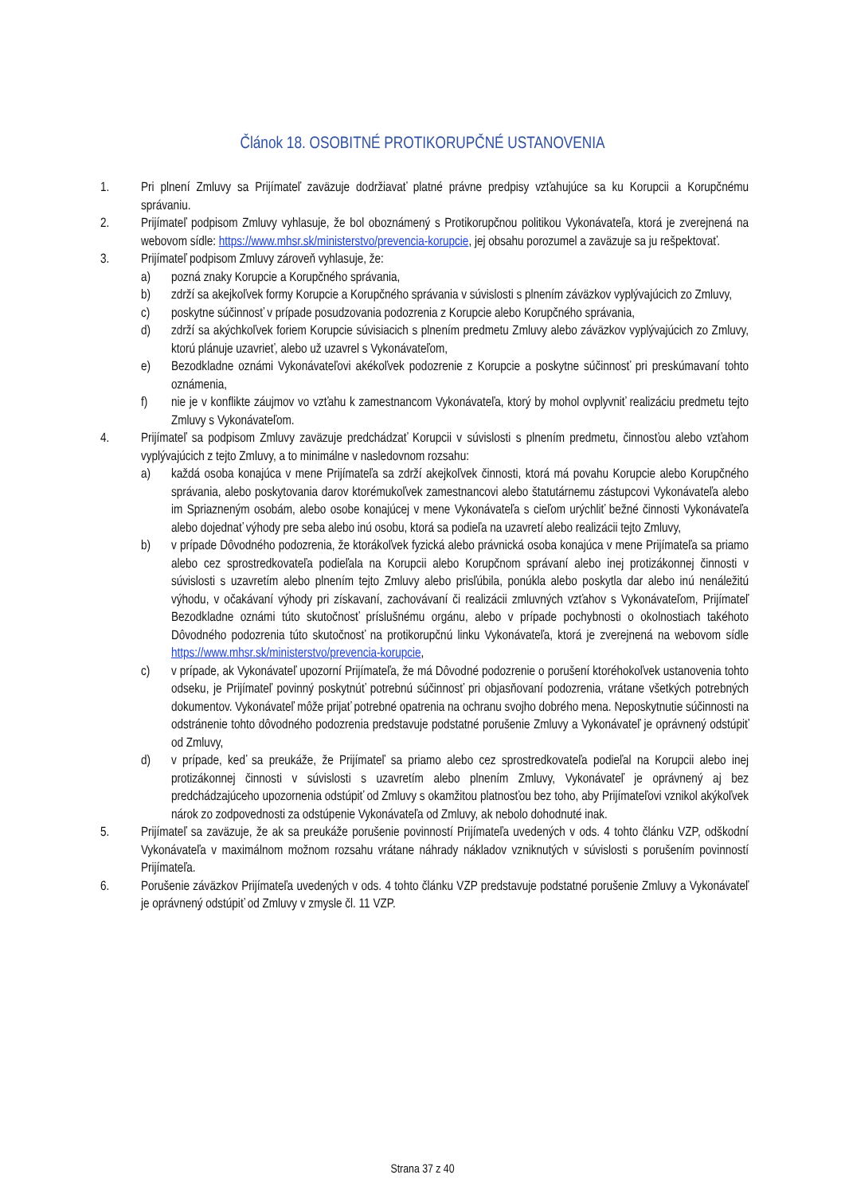Článok 18. OSOBITNÉ PROTIKORUPČNÉ USTANOVENIA
1. Pri plnení Zmluvy sa Prijímateľ zaväzuje dodržiavať platné právne predpisy vzťahujúce sa ku Korupcii a Korupčnému správaniu.
2. Prijímateľ podpisom Zmluvy vyhlasuje, že bol oboznámený s Protikorupčnou politikou Vykonávateľa, ktorá je zverejnená na webovom sídle: https://www.mhsr.sk/ministerstvo/prevencia-korupcie, jej obsahu porozumel a zaväzuje sa ju rešpektovať.
3. Prijímateľ podpisom Zmluvy zároveň vyhlasuje, že:
a) pozná znaky Korupcie a Korupčného správania,
b) zdrží sa akejkoľvek formy Korupcie a Korupčného správania v súvislosti s plnením záväzkov vyplývajúcich zo Zmluvy,
c) poskytne súčinnosť v prípade posudzovania podozrenia z Korupcie alebo Korupčného správania,
d) zdrží sa akýchkoľvek foriem Korupcie súvisiacich s plnením predmetu Zmluvy alebo záväzkov vyplývajúcich zo Zmluvy, ktorú plánuje uzavrieť, alebo už uzavrel s Vykonávateľom,
e) Bezodkladne oznámi Vykonávateľovi akékoľvek podozrenie z Korupcie a poskytne súčinnosť pri preskúmavaní tohto oznámenia,
f) nie je v konflikte záujmov vo vzťahu k zamestnancom Vykonávateľa, ktorý by mohol ovplyvniť realizáciu predmetu tejto Zmluvy s Vykonávateľom.
4. Prijímateľ sa podpisom Zmluvy zaväzuje predchádzať Korupcii v súvislosti s plnením predmetu, činnosťou alebo vzťahom vyplývajúcich z tejto Zmluvy, a to minimálne v nasledovnom rozsahu:
a) každá osoba konajúca v mene Prijímateľa sa zdrží akejkoľvek činnosti, ktorá má povahu Korupcie alebo Korupčného správania, alebo poskytovania darov ktorémukoľvek zamestnancovi alebo štatutárnemu zástupcovi Vykonávateľa alebo im Spriazneným osobám, alebo osobe konajúcej v mene Vykonávateľa s cieľom urýchliť bežné činnosti Vykonávateľa alebo dojednať výhody pre seba alebo inú osobu, ktorá sa podieľa na uzavretí alebo realizácii tejto Zmluvy,
b) v prípade Dôvodného podozrenia, že ktorákoľvek fyzická alebo právnická osoba konajúca v mene Prijímateľa sa priamo alebo cez sprostredkovateľa podieľala na Korupcii alebo Korupčnom správaní alebo inej protizákonnej činnosti v súvislosti s uzavretím alebo plnením tejto Zmluvy alebo prisľúbila, ponúkla alebo poskytla dar alebo inú nenáležitú výhodu, v očakávaní výhody pri získavaní, zachovávaní či realizácii zmluvných vzťahov s Vykonávateľom, Prijímateľ Bezodkladne oznámi túto skutočnosť príslušnému orgánu, alebo v prípade pochybnosti o okolnostiach takéhoto Dôvodného podozrenia túto skutočnosť na protikorupčnú linku Vykonávateľa, ktorá je zverejnená na webovom sídle https://www.mhsr.sk/ministerstvo/prevencia-korupcie,
c) v prípade, ak Vykonávateľ upozorní Prijímateľa, že má Dôvodné podozrenie o porušení ktoréhokoľvek ustanovenia tohto odseku, je Prijímateľ povinný poskytnúť potrebnú súčinnosť pri objasňovaní podozrenia, vrátane všetkých potrebných dokumentov. Vykonávateľ môže prijať potrebné opatrenia na ochranu svojho dobrého mena. Neposkytnutie súčinnosti na odstránenie tohto dôvodného podozrenia predstavuje podstatné porušenie Zmluvy a Vykonávateľ je oprávnený odstúpiť od Zmluvy,
d) v prípade, keď sa preukáže, že Prijímateľ sa priamo alebo cez sprostredkovateľa podieľal na Korupcii alebo inej protizákonnej činnosti v súvislosti s uzavretím alebo plnením Zmluvy, Vykonávateľ je oprávnený aj bez predchádzajúceho upozornenia odstúpiť od Zmluvy s okamžitou platnosťou bez toho, aby Prijímateľovi vznikol akýkoľvek nárok zo zodpovednosti za odstúpenie Vykonávateľa od Zmluvy, ak nebolo dohodnuté inak.
5. Prijímateľ sa zaväzuje, že ak sa preukáže porušenie povinností Prijímateľa uvedených v ods. 4 tohto článku VZP, odškodní Vykonávateľa v maximálnom možnom rozsahu vrátane náhrady nákladov vzniknutých v súvislosti s porušením povinností Prijímateľa.
6. Porušenie záväzkov Prijímateľa uvedených v ods. 4 tohto článku VZP predstavuje podstatné porušenie Zmluvy a Vykonávateľ je oprávnený odstúpiť od Zmluvy v zmysle čl. 11 VZP.
Strana 37 z 40